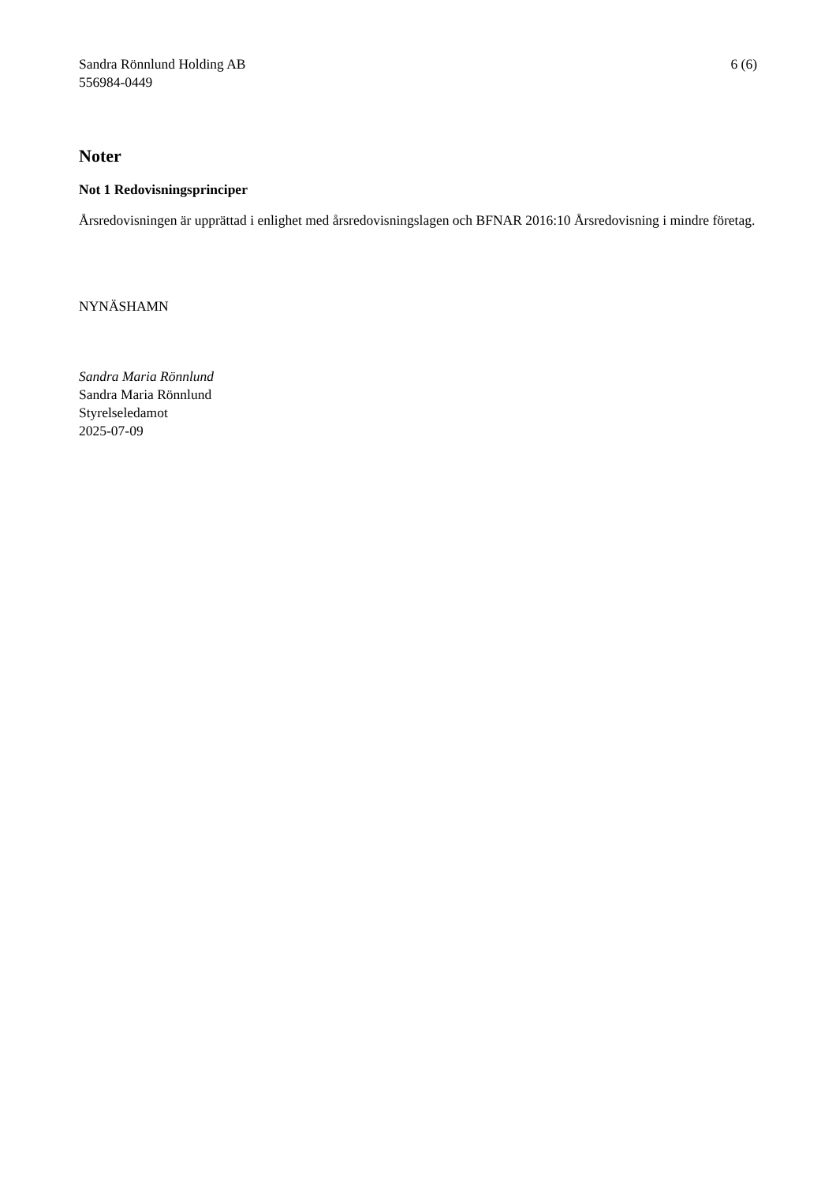Sandra Rönnlund Holding AB
556984-0449
6 (6)
Noter
Not 1 Redovisningsprinciper
Årsredovisningen är upprättad i enlighet med årsredovisningslagen och BFNAR 2016:10 Årsredovisning i mindre företag.
NYNÄSHAMN
Sandra Maria Rönnlund
Sandra Maria Rönnlund
Styrelseledamot
2025-07-09